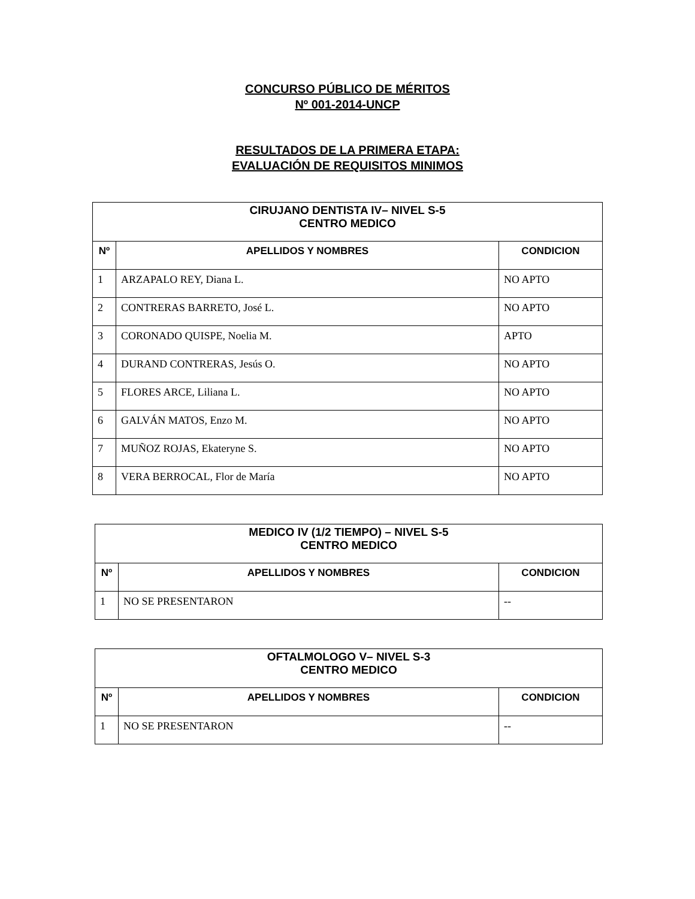CONCURSO PÚBLICO DE MÉRITOS
Nº 001-2014-UNCP
RESULTADOS DE LA PRIMERA ETAPA:
EVALUACIÓN DE REQUISITOS MINIMOS
| CIRUJANO DENTISTA IV– NIVEL S-5 CENTRO MEDICO | | |
| Nº | APELLIDOS Y NOMBRES | CONDICION |
| 1 | ARZAPALO REY, Diana L. | NO APTO |
| 2 | CONTRERAS BARRETO, José L. | NO APTO |
| 3 | CORONADO QUISPE, Noelia M. | APTO |
| 4 | DURAND CONTRERAS, Jesús O. | NO APTO |
| 5 | FLORES ARCE, Liliana L. | NO APTO |
| 6 | GALVÁN MATOS, Enzo M. | NO APTO |
| 7 | MUÑOZ ROJAS, Ekateryne S. | NO APTO |
| 8 | VERA BERROCAL, Flor de María | NO APTO |
| MEDICO IV (1/2 TIEMPO) – NIVEL S-5 CENTRO MEDICO | | |
| Nº | APELLIDOS Y NOMBRES | CONDICION |
| 1 | NO SE PRESENTARON | -- |
| OFTALMOLOGO V– NIVEL S-3 CENTRO MEDICO | | |
| Nº | APELLIDOS Y NOMBRES | CONDICION |
| 1 | NO SE PRESENTARON | -- |